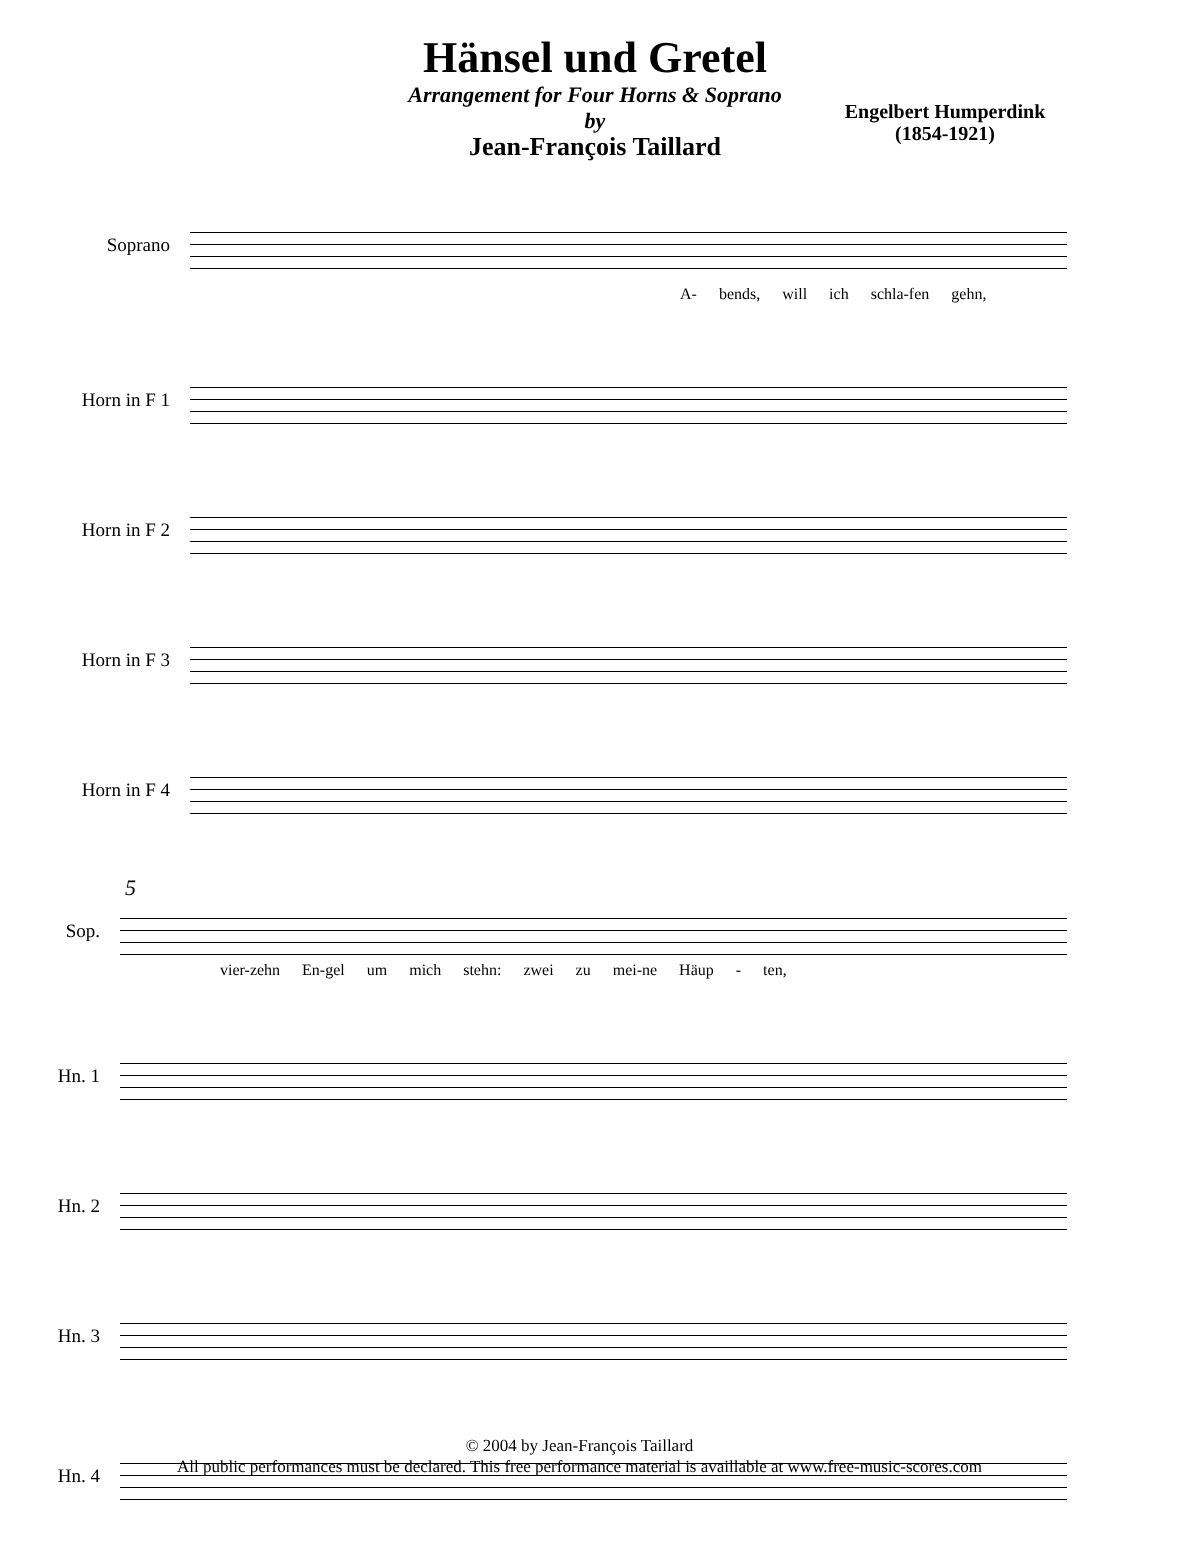Hänsel und Gretel
Arrangement for Four Horns & Soprano
by
Jean-François Taillard
Engelbert Humperdink
(1854-1921)
Soprano
A- bends, will ich schla-fen gehn,
Horn in F 1
Horn in F 2
Horn in F 3
Horn in F 4
5
Sop.
vier-zehn En-gel um mich stehn: zwei zu mei-ne Häup - ten,
Hn. 1
Hn. 2
Hn. 3
Hn. 4
© 2004 by Jean-François Taillard
All public performances must be declared. This free performance material is availlable at www.free-music-scores.com